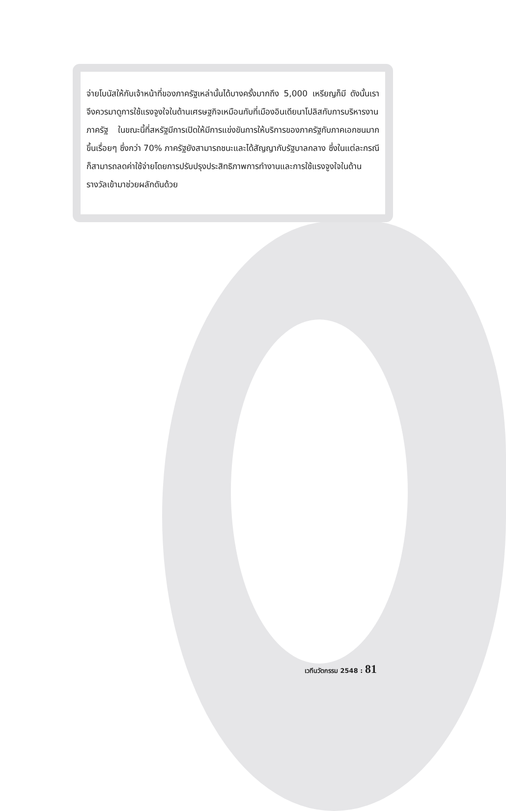จ่ายโบนัสให้กับเจ้าหน้าที่ของภาครัฐเหล่านั้นได้บางครั้งมากถึง 5,000 เหรียญก็มี ดังนั้นเราจึงควรมาดูการใช้แรงจูงใจในด้านเศรษฐกิจเหมือนกับที่เมืองอินเดียนาโปลิสกับการบริหารงานภาครัฐ ในขณะนี้ที่สหรัฐมีการเปิดให้มีการแข่งขันการให้บริการของภาครัฐกับภาคเอกชนมากขึ้นเรื่อยๆ ซึ่งกว่า 70% ภาครัฐยังสามารถชนะและได้สัญญากับรัฐบาลกลาง ซึ่งในแต่ละกรณีก็สามารถลดค่าใช้จ่ายโดยการปรับปรุงประสิทธิภาพการทำงานและการใช้แรงจูงใจในด้านรางวัลเข้ามาช่วยผลักดันด้วย
เวทีนวัตกรรม 2548 : 81